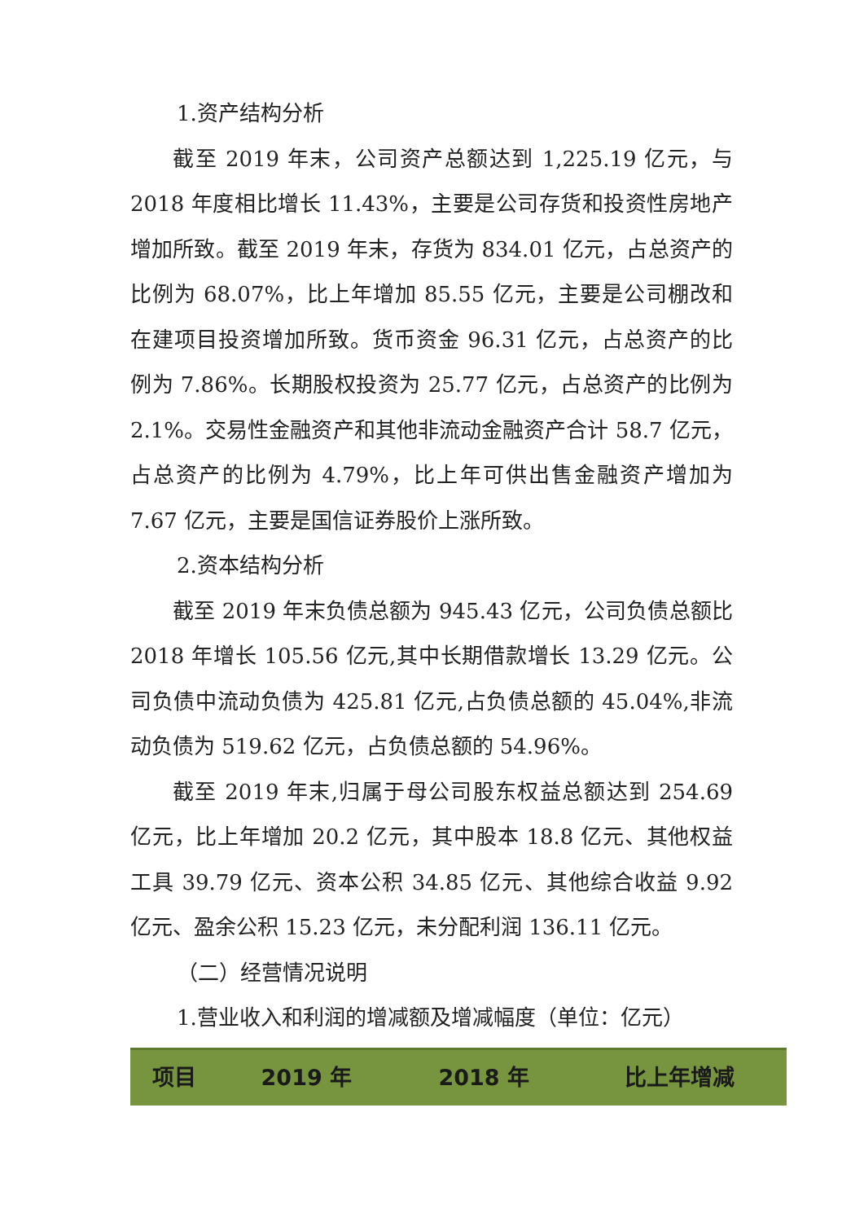1.资产结构分析
截至 2019 年末，公司资产总额达到 1,225.19 亿元，与 2018 年度相比增长 11.43%，主要是公司存货和投资性房地产增加所致。截至 2019 年末，存货为 834.01 亿元，占总资产的比例为 68.07%，比上年增加 85.55 亿元，主要是公司棚改和在建项目投资增加所致。货币资金 96.31 亿元，占总资产的比例为 7.86%。长期股权投资为 25.77 亿元，占总资产的比例为 2.1%。交易性金融资产和其他非流动金融资产合计 58.7 亿元，占总资产的比例为 4.79%，比上年可供出售金融资产增加为 7.67 亿元，主要是国信证券股价上涨所致。
2.资本结构分析
截至 2019 年末负债总额为 945.43 亿元，公司负债总额比 2018 年增长 105.56 亿元,其中长期借款增长 13.29 亿元。公司负债中流动负债为 425.81 亿元,占负债总额的 45.04%,非流动负债为 519.62 亿元，占负债总额的 54.96%。
截至 2019 年末,归属于母公司股东权益总额达到 254.69 亿元，比上年增加 20.2 亿元，其中股本 18.8 亿元、其他权益工具 39.79 亿元、资本公积 34.85 亿元、其他综合收益 9.92 亿元、盈余公积 15.23 亿元，未分配利润 136.11 亿元。
（二）经营情况说明
1.营业收入和利润的增减额及增减幅度（单位：亿元）
| 项目 | 2019 年 | 2018 年 | 比上年增减 |
| --- | --- | --- | --- |